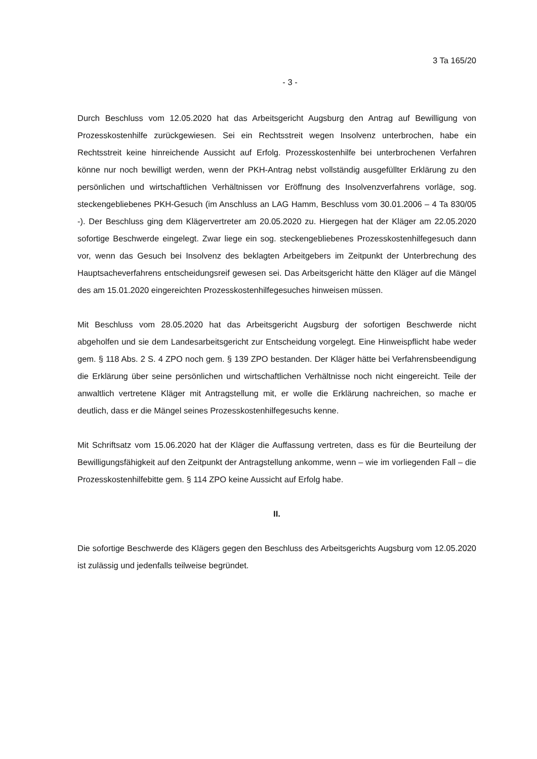3 Ta 165/20
- 3 -
Durch Beschluss vom 12.05.2020 hat das Arbeitsgericht Augsburg den Antrag auf Bewilligung von Prozesskostenhilfe zurückgewiesen. Sei ein Rechtsstreit wegen Insolvenz unterbrochen, habe ein Rechtsstreit keine hinreichende Aussicht auf Erfolg. Prozesskostenhilfe bei unterbrochenen Verfahren könne nur noch bewilligt werden, wenn der PKH-Antrag nebst vollständig ausgefüllter Erklärung zu den persönlichen und wirtschaftlichen Verhältnissen vor Eröffnung des Insolvenzverfahrens vorläge, sog. steckengebliebenes PKH-Gesuch (im Anschluss an LAG Hamm, Beschluss vom 30.01.2006 – 4 Ta 830/05 -). Der Beschluss ging dem Klägervertreter am 20.05.2020 zu. Hiergegen hat der Kläger am 22.05.2020 sofortige Beschwerde eingelegt. Zwar liege ein sog. steckengebliebenes Prozesskostenhilfegesuch dann vor, wenn das Gesuch bei Insolvenz des beklagten Arbeitgebers im Zeitpunkt der Unterbrechung des Hauptsacheverfahrens entscheidungsreif gewesen sei. Das Arbeitsgericht hätte den Kläger auf die Mängel des am 15.01.2020 eingereichten Prozesskostenhilfegesuches hinweisen müssen.
Mit Beschluss vom 28.05.2020 hat das Arbeitsgericht Augsburg der sofortigen Beschwerde nicht abgeholfen und sie dem Landesarbeitsgericht zur Entscheidung vorgelegt. Eine Hinweispflicht habe weder gem. § 118 Abs. 2 S. 4 ZPO noch gem. § 139 ZPO bestanden. Der Kläger hätte bei Verfahrensbeendigung die Erklärung über seine persönlichen und wirtschaftlichen Verhältnisse noch nicht eingereicht. Teile der anwaltlich vertretene Kläger mit Antragstellung mit, er wolle die Erklärung nachreichen, so mache er deutlich, dass er die Mängel seines Prozesskostenhilfegesuchs kenne.
Mit Schriftsatz vom 15.06.2020 hat der Kläger die Auffassung vertreten, dass es für die Beurteilung der Bewilligungsfähigkeit auf den Zeitpunkt der Antragstellung ankomme, wenn – wie im vorliegenden Fall – die Prozesskostenhilfebitte gem. § 114 ZPO keine Aussicht auf Erfolg habe.
II.
Die sofortige Beschwerde des Klägers gegen den Beschluss des Arbeitsgerichts Augsburg vom 12.05.2020 ist zulässig und jedenfalls teilweise begründet.